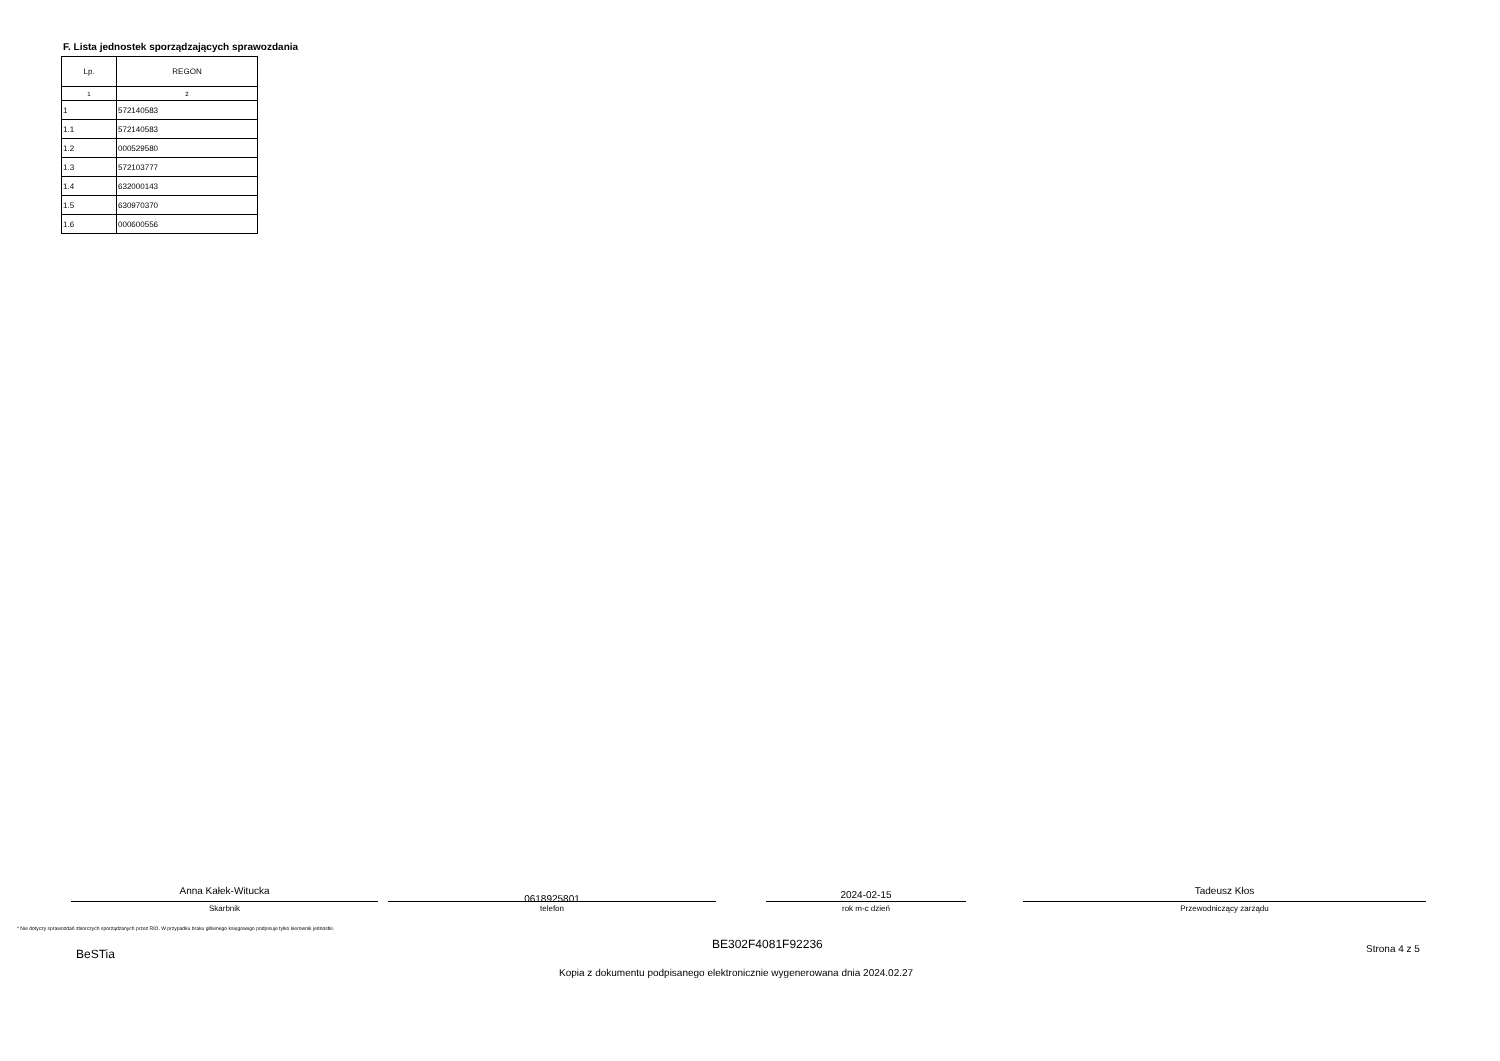F. Lista jednostek sporządzających sprawozdania
| Lp. | REGON |
| --- | --- |
| 1 | 2 |
| 1 | 572140583 |
| 1.1 | 572140583 |
| 1.2 | 000529580 |
| 1.3 | 572103777 |
| 1.4 | 632000143 |
| 1.5 | 630970370 |
| 1.6 | 000600556 |
Anna Kałek-Witucka
Skarbnik
0618925801
telefon
2024-02-15
rok m-c dzień
Tadeusz Kłos
Przewodniczący zarządu
* Nie dotyczy sprawozdań zbiorczych sporządzanych przez RIO. W przypadku braku głównego księgowego podpisuje tylko kierownik jednostki.
BeSTia
BE302F4081F92236 Strona 4 z 5
Kopia z dokumentu podpisanego elektronicznie wygenerowana dnia 2024.02.27